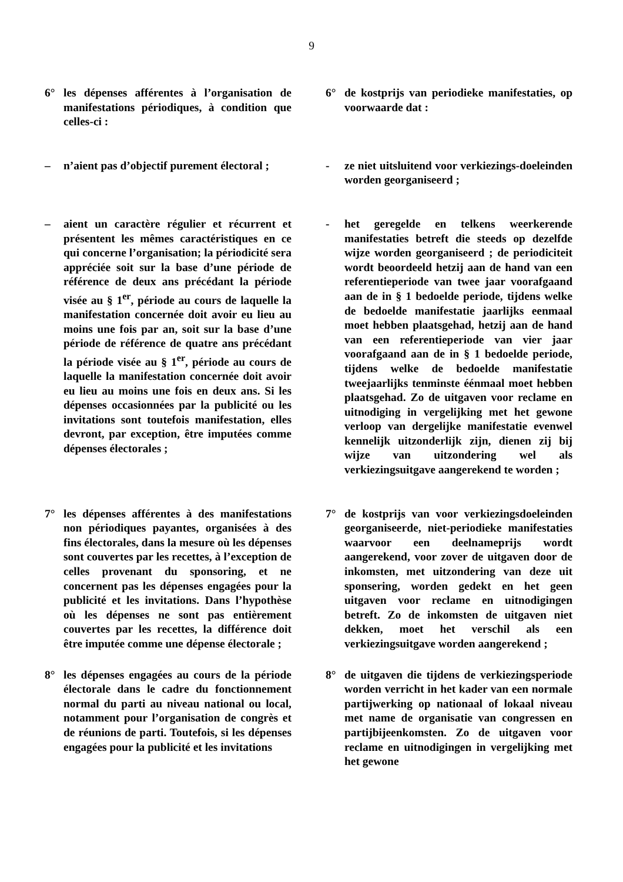9
6° les dépenses afférentes à l’organisation de manifestations périodiques, à condition que celles-ci :
6° de kostprijs van periodieke manifestaties, op voorwaarde dat :
– n’aient pas d’objectif purement électoral ;
- ze niet uitsluitend voor verkiezings-doeleinden worden georganiseerd ;
– aient un caractère régulier et récurrent et présentent les mêmes caractéristiques en ce qui concerne l’organisation; la périodicité sera appréciée soit sur la base d’une période de référence de deux ans précédant la période visée au § 1<sup>er</sup>, période au cours de laquelle la manifestation concernée doit avoir eu lieu au moins une fois par an, soit sur la base d’une période de référence de quatre ans précédant la période visée au § 1<sup>er</sup>, période au cours de laquelle la manifestation concernée doit avoir eu lieu au moins une fois en deux ans. Si les dépenses occasionnées par la publicité ou les invitations sont toutefois manifestation, elles devront, par exception, être imputées comme dépenses électorales ;
- het geregelde en telkens weerkerende manifestaties betreft die steeds op dezelfde wijze worden georganiseerd ; de periodiciteit wordt beoordeeld hetzij aan de hand van een referentieperiode van twee jaar voorafgaand aan de in § 1 bedoelde periode, tijdens welke de bedoelde manifestatie jaarlijks eenmaal moet hebben plaatsgehad, hetzij aan de hand van een referentieperiode van vier jaar voorafgaand aan de in § 1 bedoelde periode, tijdens welke de bedoelde manifestatie tweejaarlijks tenminste éénmaal moet hebben plaatsgehad. Zo de uitgaven voor reclame en uitnodiging in vergelijking met het gewone verloop van dergelijke manifestatie evenwel kennelijk uitzonderlijk zijn, dienen zij bij wijze van uitzondering wel als verkiezingsuitgave aangerekend te worden ;
7° les dépenses afférentes à des manifestations non périodiques payantes, organisées à des fins électorales, dans la mesure où les dépenses sont couvertes par les recettes, à l’exception de celles provenant du sponsoring, et ne concernent pas les dépenses engagées pour la publicité et les invitations. Dans l’hypothèse où les dépenses ne sont pas entièrement couvertes par les recettes, la différence doit être imputée comme une dépense électorale ;
7° de kostprijs van voor verkiezingsdoeleinden georganiseerde, niet-periodieke manifestaties waarvoor een deelnameprijs wordt aangerekend, voor zover de uitgaven door de inkomsten, met uitzondering van deze uit sponsering, worden gedekt en het geen uitgaven voor reclame en uitnodigingen betreft. Zo de inkomsten de uitgaven niet dekken, moet het verschil als een verkiezingsuitgave worden aangerekend ;
8° les dépenses engagées au cours de la période électorale dans le cadre du fonctionnement normal du parti au niveau national ou local, notamment pour l’organisation de congrès et de réunions de parti. Toutefois, si les dépenses engagées pour la publicité et les invitations
8° de uitgaven die tijdens de verkiezingsperiode worden verricht in het kader van een normale partijwerking op nationaal of lokaal niveau met name de organisatie van congressen en partijbijeenkomsten. Zo de uitgaven voor reclame en uitnodigingen in vergelijking met het gewone